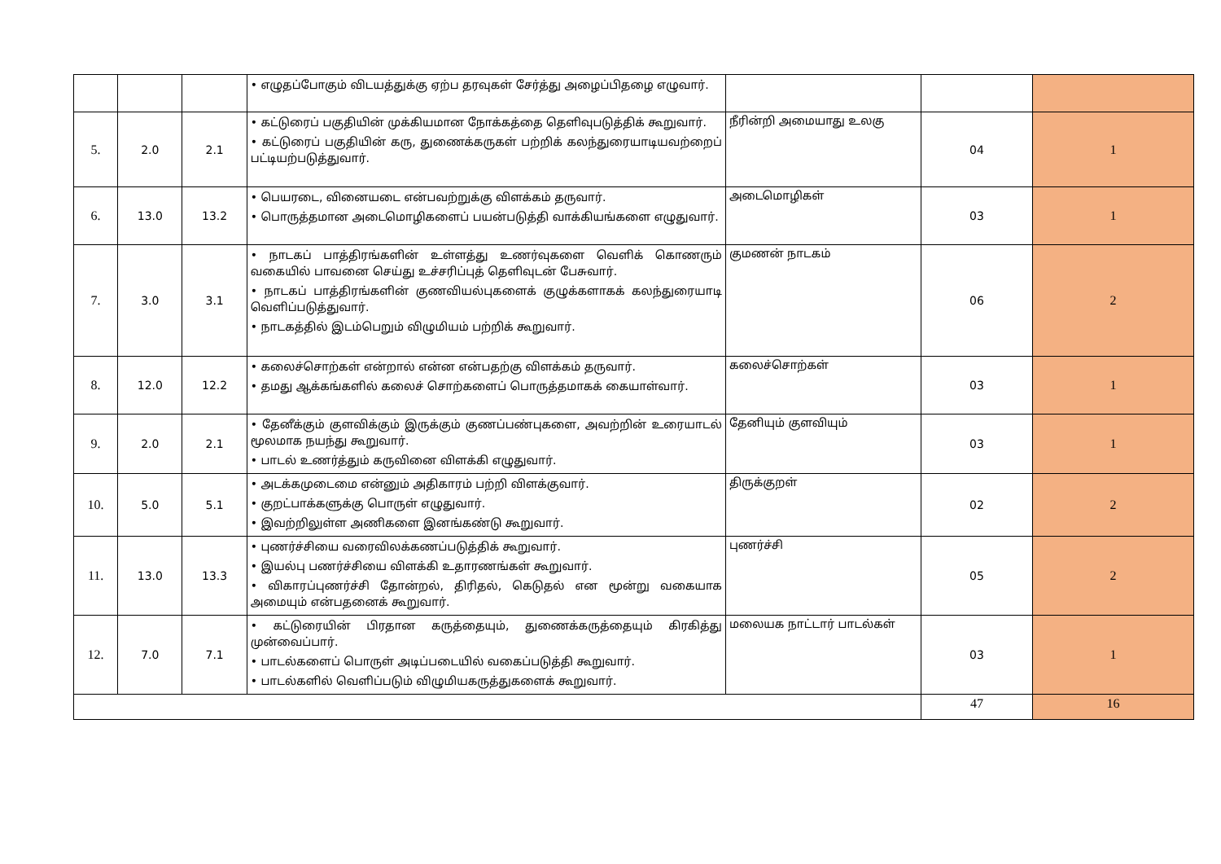| | | | • எழுதப்போகும் விடயத்துக்கு ஏற்ப தரவுகள் சேர்த்து அழைப்பிதழை எழுவார். | | | |
| 5. | 2.0 | 2.1 | • கட்டுரைப் பகுதியின் முக்கியமான நோக்கத்தை தெளிவுபடுத்திக் கூறுவார். • கட்டுரைப் பகுதியின் கரு, துணைக்கருகள் பற்றிக் கலந்துரையாடியவற்றைப் பட்டியற்படுத்துவார். | நீரின்றி அமையாது உலகு | 04 | 1 |
| 6. | 13.0 | 13.2 | • பெயரடை, வினையடை என்பவற்றுக்கு விளக்கம் தருவார். • பொருத்தமான அடைமொழிகளைப் பயன்படுத்தி வாக்கியங்களை எழுதுவார். | அடைமொழிகள் | 03 | 1 |
| 7. | 3.0 | 3.1 | • நாடகப் பாத்திரங்களின் உள்ளத்து உணர்வுகளை வெளிக் கொணரும் வகையில் பாவனை செய்து உச்சரிப்புத் தெளிவுடன் பேசுவார். • நாடகப் பாத்திரங்களின் குணவியல்புகளைக் குழுக்களாகக் கலந்துரையாடி வெளிப்படுத்துவார். • நாடகத்தில் இடம்பெறும் விழுமியம் பற்றிக் கூறுவார். | குமணன் நாடகம் | 06 | 2 |
| 8. | 12.0 | 12.2 | • கலைச்சொற்கள் என்றால் என்ன என்பதற்கு விளக்கம் தருவார். • தமது ஆக்கங்களில் கலைச் சொற்களைப் பொருத்தமாகக் கையாள்வார். | கலைச்சொற்கள் | 03 | 1 |
| 9. | 2.0 | 2.1 | • தேனீக்கும் குளவிக்கும் இருக்கும் குணப்பண்புகளை, அவற்றின் உரையாடல் மூலமாக நயந்து கூறுவார். • பாடல் உணர்த்தும் கருவினை விளக்கி எழுதுவார். | தேனியும் குளவியும் | 03 | 1 |
| 10. | 5.0 | 5.1 | • அடக்கமுடைமை என்னும் அதிகாரம் பற்றி விளக்குவார். • குறட்பாக்களுக்கு பொருள் எழுதுவார். • இவற்றிலுள்ள அணிகளை இனங்கண்டு கூறுவார். | திருக்குறள் | 02 | 2 |
| 11. | 13.0 | 13.3 | • புணர்ச்சியை வரைவிலக்கணப்படுத்திக் கூறுவார். • இயல்பு பணர்ச்சியை விளக்கி உதாரணங்கள் கூறுவார். • விகாரப்புணர்ச்சி தோன்றல், திரிதல், கெடுதல் என மூன்று வகையாக அமையும் என்பதனைக் கூறுவார். | புணர்ச்சி | 05 | 2 |
| 12. | 7.0 | 7.1 | • கட்டுரையின் பிரதான கருத்தையும், துணைக்கருத்தையும் கிரகித்து முன்வைப்பார். • பாடல்களைப் பொருள் அடிப்படையில் வகைப்படுத்தி கூறுவார். • பாடல்களில் வெளிப்படும் விழுமியகருத்துகளைக் கூறுவார். | மலையக நாட்டார் பாடல்கள் | 03 | 1 |
| | | | | | 47 | 16 |